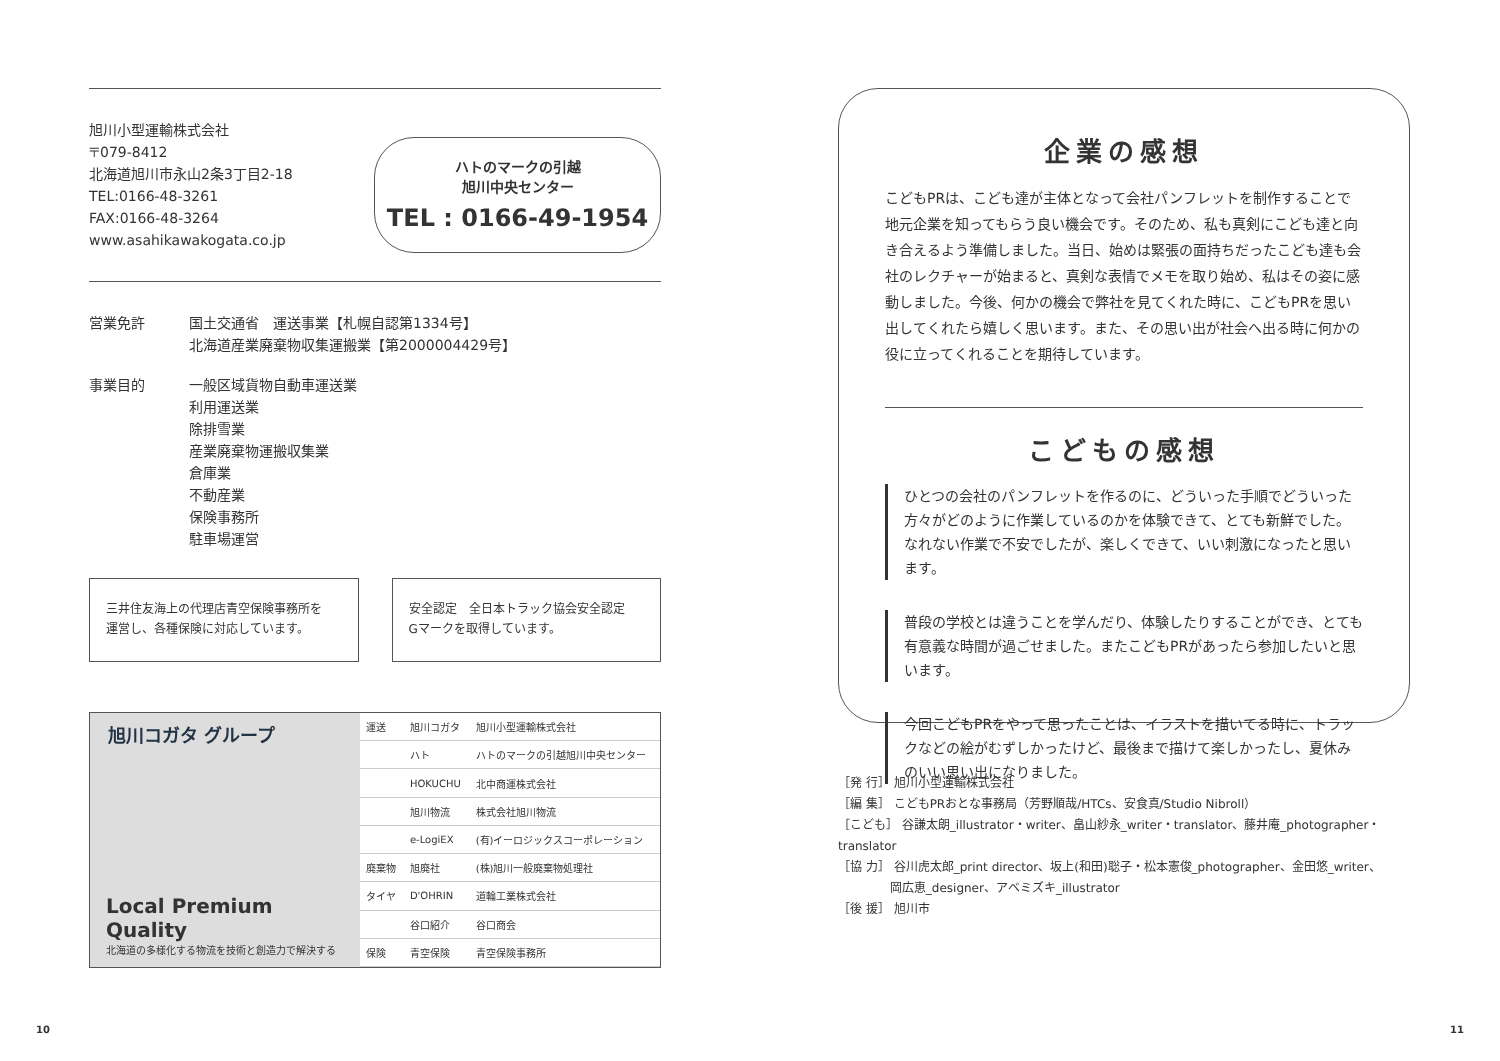旭川小型運輸株式会社
〒079-8412
北海道旭川市永山2条3丁目2-18
TEL:0166-48-3261
FAX:0166-48-3264
www.asahikawakogata.co.jp
ハトのマークの引越
旭川中央センター
TEL : 0166-49-1954
営業免許 国土交通省　運送事業【札幌自認第1334号】
北海道産業廃棄物収集運搬業【第2000004429号】
事業目的 一般区域貨物自動車運送業
利用運送業
除排雪業
産業廃棄物運搬収集業
倉庫業
不動産業
保険事務所
駐車場運営
三井住友海上の代理店青空保険事務所を
運営し、各種保険に対応しています。
安全認定　全日本トラック協会安全認定
Gマークを取得しています。
旭川コガタ グループ
Local Premium Quality
北海道の多様化する物流を技術と創造力で解決する
| 運送 | 旭川コガタ | 旭川小型運輸株式会社 |
| | ハト | ハトのマークの引越旭川中央センター |
| | HOKUCHU | 北中商運株式会社 |
| | 旭川物流 | 株式会社旭川物流 |
| | e-LogiEX | (有)イーロジックスコーポレーション |
| 廃棄物 | 旭廃社 | (株)旭川一般廃棄物処理社 |
| タイヤ | D'OHRIN | 道輪工業株式会社 |
| | 谷口紹介 | 谷口商会 |
| 保険 | 青空保険 | 青空保険事務所 |
企業の感想
こどもPRは、こども達が主体となって会社パンフレットを制作することで地元企業を知ってもらう良い機会です。そのため、私も真剣にこども達と向き合えるよう準備しました。当日、始めは緊張の面持ちだったこども達も会社のレクチャーが始まると、真剣な表情でメモを取り始め、私はその姿に感動しました。今後、何かの機会で弊社を見てくれた時に、こどもPRを思い出してくれたら嬉しく思います。また、その思い出が社会へ出る時に何かの役に立ってくれることを期待しています。
こどもの感想
ひとつの会社のパンフレットを作るのに、どういった手順でどういった方々がどのように作業しているのかを体験できて、とても新鮮でした。なれない作業で不安でしたが、楽しくできて、いい刺激になったと思います。
普段の学校とは違うことを学んだり、体験したりすることができ、とても有意義な時間が過ごせました。またこどもPRがあったら参加したいと思います。
今回こどもPRをやって思ったことは、イラストを描いてる時に、トラックなどの絵がむずしかったけど、最後まで描けて楽しかったし、夏休みのいい思い出になりました。
［発 行］ 旭川小型運輸株式会社
［編 集］ こどもPRおとな事務局（芳野順哉/HTCs、安食真/Studio Nibroll）
［こども］ 谷謙太朗_illustrator・writer、畠山紗永_writer・translator、藤井庵_photographer・translator
［協 力］ 谷川虎太郎_print director、坂上(和田)聡子・松本憲俊_photographer、金田悠_writer、
　　　　 岡広恵_designer、アベミズキ_illustrator
［後 援］ 旭川市
10 11